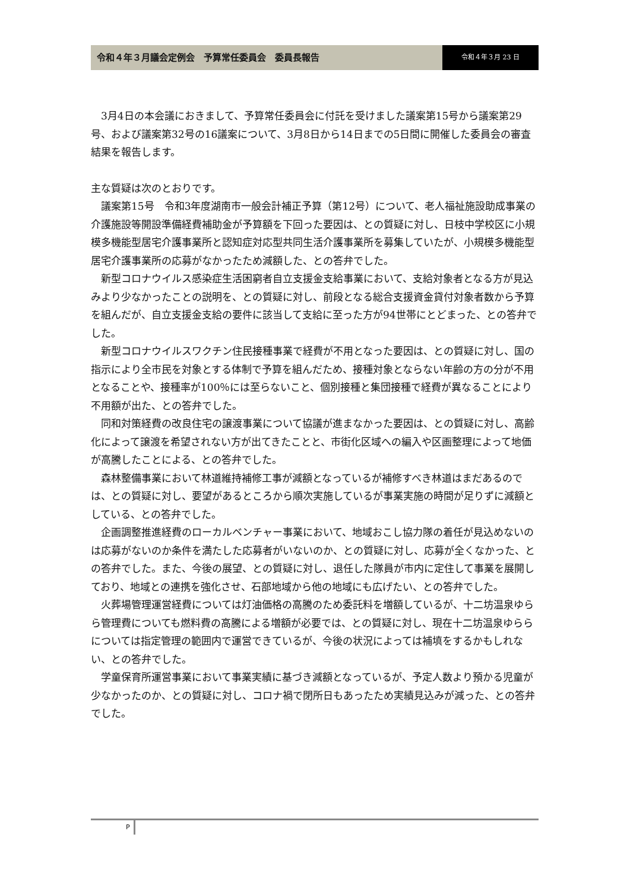令和４年３月議会定例会　予算常任委員会　委員長報告
令和４年３月 23 日
3月4日の本会議におきまして、予算常任委員会に付託を受けました議案第15号から議案第29号、および議案第32号の16議案について、3月8日から14日までの5日間に開催した委員会の審査結果を報告します。
主な質疑は次のとおりです。
議案第15号　令和3年度湖南市一般会計補正予算（第12号）について、老人福祉施設助成事業の介護施設等開設準備経費補助金が予算額を下回った要因は、との質疑に対し、日枝中学校区に小規模多機能型居宅介護事業所と認知症対応型共同生活介護事業所を募集していたが、小規模多機能型居宅介護事業所の応募がなかったため減額した、との答弁でした。
新型コロナウイルス感染症生活困窮者自立支援金支給事業において、支給対象者となる方が見込みより少なかったことの説明を、との質疑に対し、前段となる総合支援資金貸付対象者数から予算を組んだが、自立支援金支給の要件に該当して支給に至った方が94世帯にとどまった、との答弁でした。
新型コロナウイルスワクチン住民接種事業で経費が不用となった要因は、との質疑に対し、国の指示により全市民を対象とする体制で予算を組んだため、接種対象とならない年齢の方の分が不用となることや、接種率が100％には至らないこと、個別接種と集団接種で経費が異なることにより不用額が出た、との答弁でした。
同和対策経費の改良住宅の譲渡事業について協議が進まなかった要因は、との質疑に対し、高齢化によって譲渡を希望されない方が出てきたことと、市街化区域への編入や区画整理によって地価が高騰したことによる、との答弁でした。
森林整備事業において林道維持補修工事が減額となっているが補修すべき林道はまだあるのでは、との質疑に対し、要望があるところから順次実施しているが事業実施の時間が足りずに減額としている、との答弁でした。
企画調整推進経費のローカルベンチャー事業において、地域おこし協力隊の着任が見込めないのは応募がないのか条件を満たした応募者がいないのか、との質疑に対し、応募が全くなかった、との答弁でした。また、今後の展望、との質疑に対し、退任した隊員が市内に定住して事業を展開しており、地域との連携を強化させ、石部地域から他の地域にも広げたい、との答弁でした。
火葬場管理運営経費については灯油価格の高騰のため委託料を増額しているが、十二坊温泉ゆらら管理費についても燃料費の高騰による増額が必要では、との質疑に対し、現在十二坊温泉ゆららについては指定管理の範囲内で運営できているが、今後の状況によっては補填をするかもしれない、との答弁でした。
学童保育所運営事業において事業実績に基づき減額となっているが、予定人数より預かる児童が少なかったのか、との質疑に対し、コロナ禍で閉所日もあったため実績見込みが減った、との答弁でした。
P